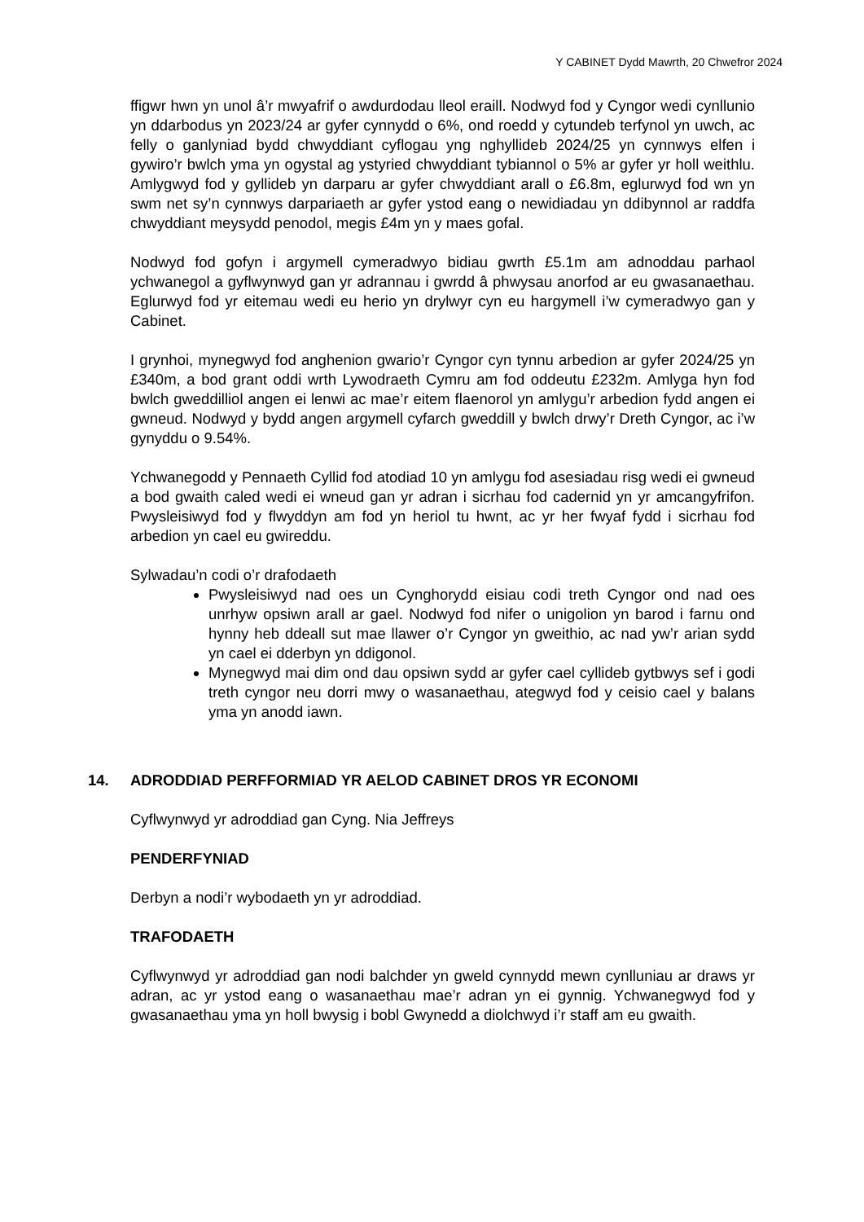Y CABINET Dydd Mawrth, 20 Chwefror 2024
ffigwr hwn yn unol â’r mwyafrif o awdurdodau lleol eraill. Nodwyd fod y Cyngor wedi cynllunio yn ddarbodus yn 2023/24 ar gyfer cynnydd o 6%, ond roedd y cytundeb terfynol yn uwch, ac felly o ganlyniad bydd chwyddiant cyflogau yng nghyllideb 2024/25 yn cynnwys elfen i gywiro’r bwlch yma yn ogystal ag ystyried chwyddiant tybiannol o 5% ar gyfer yr holl weithlu. Amlygwyd fod y gyllideb yn darparu ar gyfer chwyddiant arall o £6.8m, eglurwyd fod wn yn swm net sy’n cynnwys darpariaeth ar gyfer ystod eang o newidiadau yn ddibynnol ar raddfa chwyddiant meysydd penodol, megis £4m yn y maes gofal.
Nodwyd fod gofyn i argymell cymeradwyo bidiau gwrth £5.1m am adnoddau parhaol ychwanegol a gyflwynwyd gan yr adrannau i gwrdd â phwysau anorfod ar eu gwasanaethau. Eglurwyd fod yr eitemau wedi eu herio yn drylwyr cyn eu hargymell i’w cymeradwyo gan y Cabinet.
I grynhoi, mynegwyd fod anghenion gwario’r Cyngor cyn tynnu arbedion ar gyfer 2024/25 yn £340m, a bod grant oddi wrth Lywodraeth Cymru am fod oddeutu £232m. Amlyga hyn fod bwlch gweddilliol angen ei lenwi ac mae’r eitem flaenorol yn amlygu’r arbedion fydd angen ei gwneud. Nodwyd y bydd angen argymell cyfarch gweddill y bwlch drwy’r Dreth Cyngor, ac i’w gynyddu o 9.54%.
Ychwanegodd y Pennaeth Cyllid fod atodiad 10 yn amlygu fod asesiadau risg wedi ei gwneud a bod gwaith caled wedi ei wneud gan yr adran i sicrhau fod cadernid yn yr amcangyfrifon. Pwysleisiwyd fod y flwyddyn am fod yn heriol tu hwnt, ac yr her fwyaf fydd i sicrhau fod arbedion yn cael eu gwireddu.
Sylwadau’n codi o’r drafodaeth
Pwysleisiwyd nad oes un Cynghorydd eisiau codi treth Cyngor ond nad oes unrhyw opsiwn arall ar gael. Nodwyd fod nifer o unigolion yn barod i farnu ond hynny heb ddeall sut mae llawer o’r Cyngor yn gweithio, ac nad yw’r arian sydd yn cael ei dderbyn yn ddigonol.
Mynegwyd mai dim ond dau opsiwn sydd ar gyfer cael cyllideb gytbwys sef i godi treth cyngor neu dorri mwy o wasanaethau, ategwyd fod y ceisio cael y balans yma yn anodd iawn.
14. ADRODDIAD PERFFORMIAD YR AELOD CABINET DROS YR ECONOMI
Cyflwynwyd yr adroddiad gan Cyng. Nia Jeffreys
PENDERFYNIAD
Derbyn a nodi’r wybodaeth yn yr adroddiad.
TRAFODAETH
Cyflwynwyd yr adroddiad gan nodi balchder yn gweld cynnydd mewn cynlluniau ar draws yr adran, ac yr ystod eang o wasanaethau mae’r adran yn ei gynnig. Ychwanegwyd fod y gwasanaethau yma yn holl bwysig i bobl Gwynedd a diolchwyd i’r staff am eu gwaith.